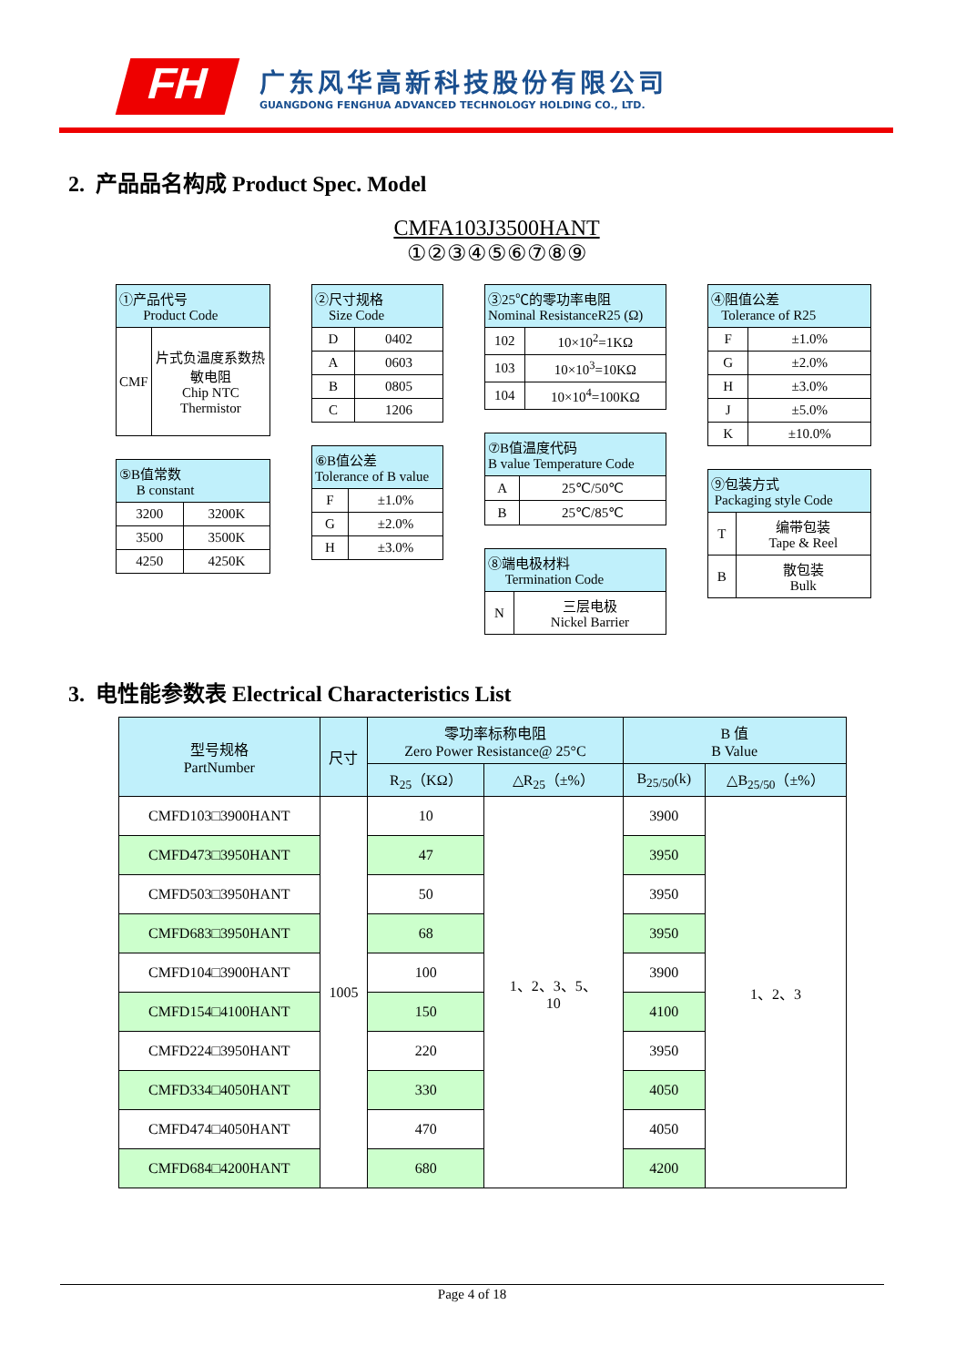FH
广东风华高新科技股份有限公司
GUANGDONG FENGHUA ADVANCED TECHNOLOGY HOLDING CO., LTD.
2. 产品品名构成 Product Spec. Model
CMFA103J3500HANT
①②③④⑤⑥⑦⑧⑨
| ①产品代号 Product Code | |
| --- | --- |
| CMF | 片式负温度系数热敏电阻 Chip NTC Thermistor |
| ⑤B值常数 B constant | |
| --- | --- |
| 3200 | 3200K |
| 3500 | 3500K |
| 4250 | 4250K |
| ②尺寸规格 Size Code | |
| --- | --- |
| D | 0402 |
| A | 0603 |
| B | 0805 |
| C | 1206 |
| ⑥B值公差 Tolerance of B value | |
| --- | --- |
| F | ±1.0% |
| G | ±2.0% |
| H | ±3.0% |
| ③25℃的零功率电阻 Nominal ResistanceR25 (Ω) | |
| --- | --- |
| 102 | 10×10<sup>2</sup>=1KΩ |
| 103 | 10×10<sup>3</sup>=10KΩ |
| 104 | 10×10<sup>4</sup>=100KΩ |
| ⑦B值温度代码 B value Temperature Code | |
| --- | --- |
| A | 25℃/50℃ |
| B | 25℃/85℃ |
| ⑧端电极材料 Termination Code | |
| --- | --- |
| N | 三层电极 Nickel Barrier |
| ④阻值公差 Tolerance of R25 | |
| --- | --- |
| F | ±1.0% |
| G | ±2.0% |
| H | ±3.0% |
| J | ±5.0% |
| K | ±10.0% |
| ⑨包装方式 Packaging style Code | |
| --- | --- |
| T | 编带包装 Tape & Reel |
| B | 散包装 Bulk |
3. 电性能参数表 Electrical Characteristics List
| 型号规格 PartNumber | 尺寸 | 零功率标称电阻 Zero Power Resistance@ 25°C | | B 值 B Value | |
| --- | --- | --- | --- | --- | --- |
| | | R<sub>25</sub>（KΩ） | △R<sub>25</sub>（±%） | B<sub>25/50</sub>(k) | △B<sub>25/50</sub>（±%） |
| CMFD103□3900HANT | 1005 | 10 | 1、2、3、5、 10 | 3900 | 1、2、3 |
| CMFD473□3950HANT | | 47 | | 3950 | |
| CMFD503□3950HANT | | 50 | | 3950 | |
| CMFD683□3950HANT | | 68 | | 3950 | |
| CMFD104□3900HANT | | 100 | | 3900 | |
| CMFD154□4100HANT | | 150 | | 4100 | |
| CMFD224□3950HANT | | 220 | | 3950 | |
| CMFD334□4050HANT | | 330 | | 4050 | |
| CMFD474□4050HANT | | 470 | | 4050 | |
| CMFD684□4200HANT | | 680 | | 4200 | |
Page 4 of 18